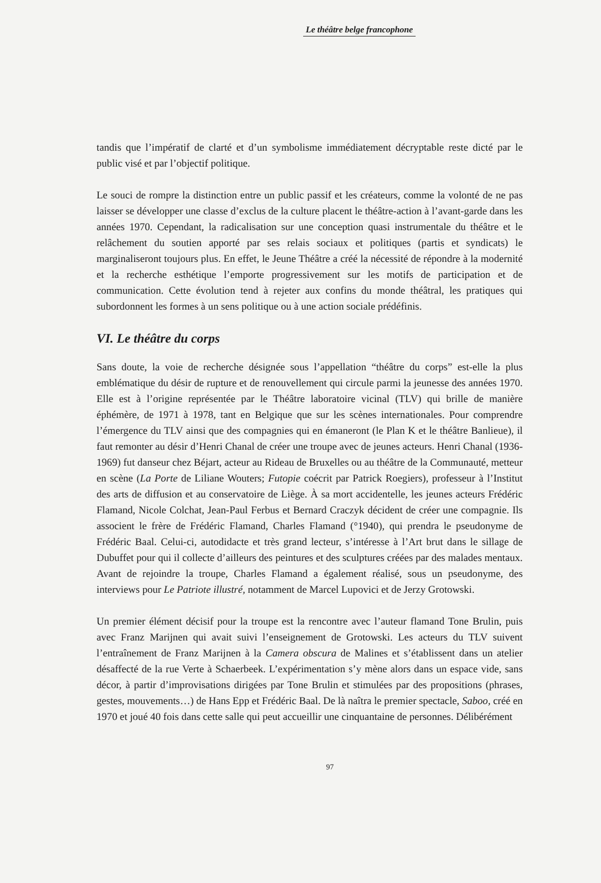Le théâtre belge francophone
tandis que l’impératif de clarté et d’un symbolisme immédiatement décryptable reste dicté par le public visé et par l’objectif politique.
Le souci de rompre la distinction entre un public passif et les créateurs, comme la volonté de ne pas laisser se développer une classe d’exclus de la culture placent le théâtre-action à l’avant-garde dans les années 1970. Cependant, la radicalisation sur une conception quasi instrumentale du théâtre et le relâchement du soutien apporté par ses relais sociaux et politiques (partis et syndicats) le marginaliseront toujours plus. En effet, le Jeune Théâtre a créé la nécessité de répondre à la modernité et la recherche esthétique l’emporte progressivement sur les motifs de participation et de communication. Cette évolution tend à rejeter aux confins du monde théâtral, les pratiques qui subordonnent les formes à un sens politique ou à une action sociale prédéfinis.
VI. Le théâtre du corps
Sans doute, la voie de recherche désignée sous l’appellation “théâtre du corps” est-elle la plus emblématique du désir de rupture et de renouvellement qui circule parmi la jeunesse des années 1970. Elle est à l’origine représentée par le Théâtre laboratoire vicinal (TLV) qui brille de manière éphémère, de 1971 à 1978, tant en Belgique que sur les scènes internationales. Pour comprendre l’émergence du TLV ainsi que des compagnies qui en émaneront (le Plan K et le théâtre Banlieue), il faut remonter au désir d’Henri Chanal de créer une troupe avec de jeunes acteurs. Henri Chanal (1936-1969) fut danseur chez Béjart, acteur au Rideau de Bruxelles ou au théâtre de la Communauté, metteur en scène (La Porte de Liliane Wouters; Futopie coécrit par Patrick Roegiers), professeur à l’Institut des arts de diffusion et au conservatoire de Liège. À sa mort accidentelle, les jeunes acteurs Frédéric Flamand, Nicole Colchat, Jean-Paul Ferbus et Bernard Craczyk décident de créer une compagnie. Ils associent le frère de Frédéric Flamand, Charles Flamand (°1940), qui prendra le pseudonyme de Frédéric Baal. Celui-ci, autodidacte et très grand lecteur, s’intéresse à l’Art brut dans le sillage de Dubuffet pour qui il collecte d’ailleurs des peintures et des sculptures créées par des malades mentaux. Avant de rejoindre la troupe, Charles Flamand a également réalisé, sous un pseudonyme, des interviews pour Le Patriote illustré, notamment de Marcel Lupovici et de Jerzy Grotowski.
Un premier élément décisif pour la troupe est la rencontre avec l’auteur flamand Tone Brulin, puis avec Franz Marijnen qui avait suivi l’enseignement de Grotowski. Les acteurs du TLV suivent l’entraînement de Franz Marijnen à la Camera obscura de Malines et s’établissent dans un atelier désaffecté de la rue Verte à Schaerbeek. L’expérimentation s’y mène alors dans un espace vide, sans décor, à partir d’improvisations dirigées par Tone Brulin et stimulées par des propositions (phrases, gestes, mouvements…) de Hans Epp et Frédéric Baal. De là naîtra le premier spectacle, Saboo, créé en 1970 et joué 40 fois dans cette salle qui peut accueillir une cinquantaine de personnes. Délibérément
97